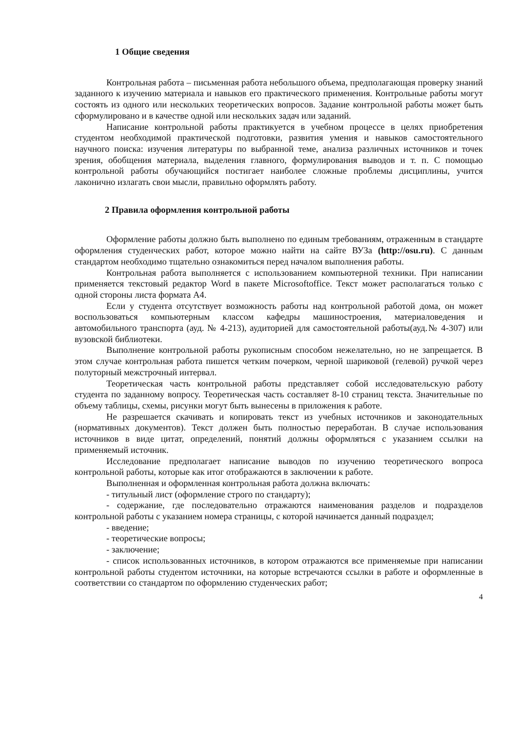1 Общие сведения
Контрольная работа – письменная работа небольшого объема, предполагающая проверку знаний заданного к изучению материала и навыков его практического применения. Контрольные работы могут состоять из одного или нескольких теоретических вопросов. Задание контрольной работы может быть сформулировано и в качестве одной или нескольких задач или заданий.
Написание контрольной работы практикуется в учебном процессе в целях приобретения студентом необходимой практической подготовки, развития умения и навыков самостоятельного научного поиска: изучения литературы по выбранной теме, анализа различных источников и точек зрения, обобщения материала, выделения главного, формулирования выводов и т. п. С помощью контрольной работы обучающийся постигает наиболее сложные проблемы дисциплины, учится лаконично излагать свои мысли, правильно оформлять работу.
2 Правила оформления контрольной работы
Оформление работы должно быть выполнено по единым требованиям, отраженным в стандарте оформления студенческих работ, которое можно найти на сайте ВУЗа (http://osu.ru). С данным стандартом необходимо тщательно ознакомиться перед началом выполнения работы.
Контрольная работа выполняется с использованием компьютерной техники. При написании применяется текстовый редактор Word в пакете Microsoftoffice. Текст может располагаться только с одной стороны листа формата А4.
Если у студента отсутствует возможность работы над контрольной работой дома, он может воспользоваться компьютерным классом кафедры машиностроения, материаловедения и автомобильного транспорта (ауд. № 4-213), аудиторией для самостоятельной работы(ауд.№ 4-307) или вузовской библиотеки.
Выполнение контрольной работы рукописным способом нежелательно, но не запрещается. В этом случае контрольная работа пишется четким почерком, черной шариковой (гелевой) ручкой через полуторный межстрочный интервал.
Теоретическая часть контрольной работы представляет собой исследовательскую работу студента по заданному вопросу. Теоретическая часть составляет 8-10 страниц текста. Значительные по объему таблицы, схемы, рисунки могут быть вынесены в приложения к работе.
Не разрешается скачивать и копировать текст из учебных источников и законодательных (нормативных документов). Текст должен быть полностью переработан. В случае использования источников в виде цитат, определений, понятий должны оформляться с указанием ссылки на применяемый источник.
Исследование предполагает написание выводов по изучению теоретического вопроса контрольной работы, которые как итог отображаются в заключении к работе.
Выполненная и оформленная контрольная работа должна включать:
- титульный лист (оформление строго по стандарту);
- содержание, где последовательно отражаются наименования разделов и подразделов контрольной работы с указанием номера страницы, с которой начинается данный подраздел;
- введение;
- теоретические вопросы;
- заключение;
- список использованных источников, в котором отражаются все применяемые при написании контрольной работы студентом источники, на которые встречаются ссылки в работе и оформленные в соответствии со стандартом по оформлению студенческих работ;
4